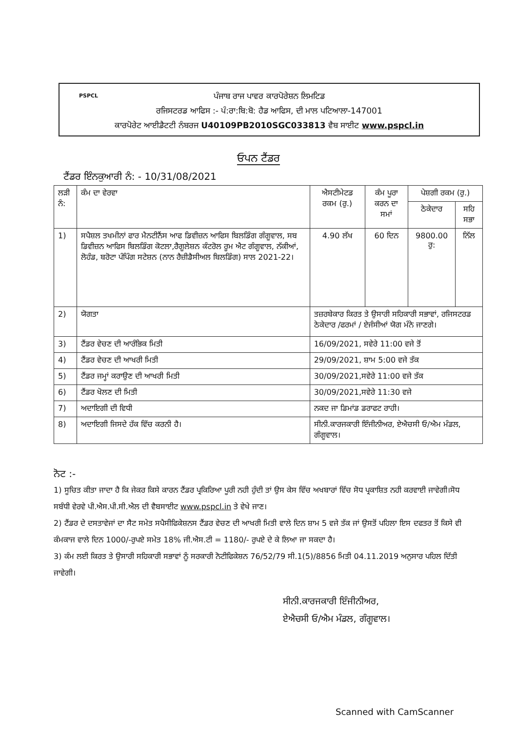PSPCL
ਪੰਜਾਬ ਰਾਜ ਪਾਵਰ ਕਾਰਪੋਰੇਸ਼ਨ ਲਿਮਟਿਡ
ਰਜਿਸਟਰਡ ਆਫਿਸ :- ਪੰ:ਰਾ:ਬਿ:ਬੋ: ਹੈਡ ਆਫਿਸ, ਦੀ ਮਾਲ ਪਟਿਆਲਾ-147001
ਕਾਰਪੋਰੇਟ ਆਈਡੈਟਟੀ ਨੰਬਰਜ U40109PB2010SGC033813 ਵੈਬ ਸਾਈਟ www.pspcl.in
ਓਪਨ ਟੈਂਡਰ
ਟੈਂਡਰ ਇੰਨਕੁਆਰੀ ਨੰ: - 10/31/08/2021
| ਲੜੀ ਨੰ: | ਕੰਮ ਦਾ ਵੇਰਵਾ | ਐਸਟੀਮੇਟਡ ਰਕਮ (ਰੁ.) | ਕੰਮ ਪੂਰਾ ਕਰਨ ਦਾ ਸਮਾਂ | ਪੇਸ਼ਗੀ ਰਕਮ (ਰੁ.) | |
| --- | --- | --- | --- | --- | --- |
| | | | | ਠੇਕੇਦਾਰ | ਸਹਿ ਸਭਾ |
| 1) | ਸਪੈਸ਼ਲ ਤਖਮੀਨਾਂ ਫਾਰ ਮੈਨਟੀਨੈਂਸ ਆਫ ਡਿਵੀਜ਼ਨ ਆਫਿਸ ਬਿਲਡਿੰਗ ਗੰਗੂਵਾਲ, ਸਬ ਡਿਵੀਜ਼ਨ ਆਫਿਸ ਬਿਲਡਿੰਗ ਕੋਟਲਾ,ਰੈਗੂਲੇਸ਼ਨ ਕੰਟਰੋਲ ਰੂਮ ਐਟ ਗੰਗੂਵਾਲ, ਨੱਕੀਆਂ, ਲੋਹੰਡ, ਬਰੋਟਾ ਪੰਪਿੰਗ ਸਟੇਸ਼ਨ (ਨਾਨ ਰੈਜ਼ੀਡੈਸੀਅਲ ਬਿਲਡਿੰਗ) ਸਾਲ 2021-22। | 4.90 ਲੱਖ | 60 ਦਿਨ | 9800.00 ਰੁ: | ਨਿੱਲ |
| 2) | ਯੋਗਤਾ | ਤਜ਼ਰਬੇਕਾਰ ਕਿਰਤ ਤੇ ਉਸਾਰੀ ਸਹਿਕਾਰੀ ਸਭਾਵਾਂ, ਰਜਿਸਟਰਡ ਠੇਕੇਦਾਰ /ਫਰਮਾਂ / ਏਜੰਸੀਆਂ ਯੋਗ ਮੰਨੇ ਜਾਣਗੇ। | | | |
| 3) | ਟੈਂਡਰ ਵੇਚਣ ਦੀ ਆਰੰਭਿਕ ਮਿਤੀ | 16/09/2021, ਸਵੇਰੇ 11:00 ਵਜੇ ਤੋਂ | | | |
| 4) | ਟੈਂਡਰ ਵੇਚਣ ਦੀ ਆਖਰੀ ਮਿਤੀ | 29/09/2021, ਸ਼ਾਮ 5:00 ਵਜੇ ਤੱਕ | | | |
| 5) | ਟੈਂਡਰ ਜਮ੍ਹਾਂ ਕਰਾਉਣ ਦੀ ਆਖਰੀ ਮਿਤੀ | 30/09/2021,ਸਵੇਰੇ 11:00 ਵਜੇ ਤੱਕ | | | |
| 6) | ਟੈਂਡਰ ਖੋਲਣ ਦੀ ਮਿਤੀ | 30/09/2021,ਸਵੇਰੇ 11:30 ਵਜੇ | | | |
| 7) | ਅਦਾਇਗੀ ਦੀ ਵਿਧੀ | ਨਕਦ ਜਾ ਡਿਮਾਂਡ ਡਰਾਫਟ ਰਾਹੀ। | | | |
| 8) | ਅਦਾਇਗੀ ਜਿਸਦੇ ਹੱਕ ਵਿੱਚ ਕਰਨੀ ਹੈ। | ਸੀਨੀ.ਕਾਰਜਕਾਰੀ ਇੰਜੀਨੀਅਰ, ਏਐਚਸੀ ਓ/ਐਮ ਮੰਡਲ, ਗੰਗੂਵਾਲ। | | | |
ਨੋਟ :-
1) ਸੂਚਿਤ ਕੀਤਾ ਜਾਦਾ ਹੈ ਕਿ ਜੇਕਰ ਕਿਸੇ ਕਾਰਨ ਟੈਂਡਰ ਪ੍ਰਕਿਰਿਆ ਪੂਰੀ ਨਹੀ ਹੁੰਦੀ ਤਾਂ ਉਸ ਕੇਸ ਵਿੱਚ ਅਖਬਾਰਾਂ ਵਿੱਚ ਸੋਧ ਪ੍ਰਕਾਸ਼ਿਤ ਨਹੀ ਕਰਵਾਈ ਜਾਵੇਗੀ।ਸੋਧ ਸਬੰਧੀ ਵੇਰਵੇ ਪੀ.ਐਸ.ਪੀ.ਸੀ.ਐਲ ਦੀ ਵੈਬਸਾਈਟ www.pspcl.in ਤੇ ਵੇਖੇ ਜਾਣ।
2) ਟੈਂਡਰ ਦੇ ਦਸਤਾਵੇਜਾਂ ਦਾ ਸੈਟ ਸਮੇਤ ਸਪੈਸੀਫਿਕੇਸ਼ਨਸ ਟੈਂਡਰ ਵੇਚਣ ਦੀ ਆਖਰੀ ਮਿਤੀ ਵਾਲੇ ਦਿਨ ਸ਼ਾਮ 5 ਵਜੇ ਤੱਕ ਜਾਂ ਉਸਤੋਂ ਪਹਿਲਾ ਇਸ ਦਫਤਰ ਤੋਂ ਕਿਸੇ ਵੀ ਕੰਮਕਾਜ ਵਾਲੇ ਦਿਨ 1000/-ਰੁਪਏ ਸਮੇਤ 18% ਜੀ.ਐਸ.ਟੀ = 1180/- ਰੁਪਏ ਦੇ ਕੇ ਲਿਆ ਜਾ ਸਕਦਾ ਹੈ।
3) ਕੰਮ ਲਈ ਕਿਰਤ ਤੇ ਉਸਾਰੀ ਸਹਿਕਾਰੀ ਸਭਾਵਾਂ ਨੂੰ ਸਰਕਾਰੀ ਨੋਟੀਫਿਕੇਸ਼ਨ 76/52/79 ਸੀ.1(5)/8856 ਮਿਤੀ 04.11.2019 ਅਨੁਸਾਰ ਪਹਿਲ ਦਿੱਤੀ ਜਾਵੇਗੀ।
ਸੀਨੀ.ਕਾਰਜਕਾਰੀ ਇੰਜੀਨੀਅਰ,
ਏਐਚਸੀ ਓ/ਐਮ ਮੰਡਲ, ਗੰਗੂਵਾਲ।
Scanned with CamScanner